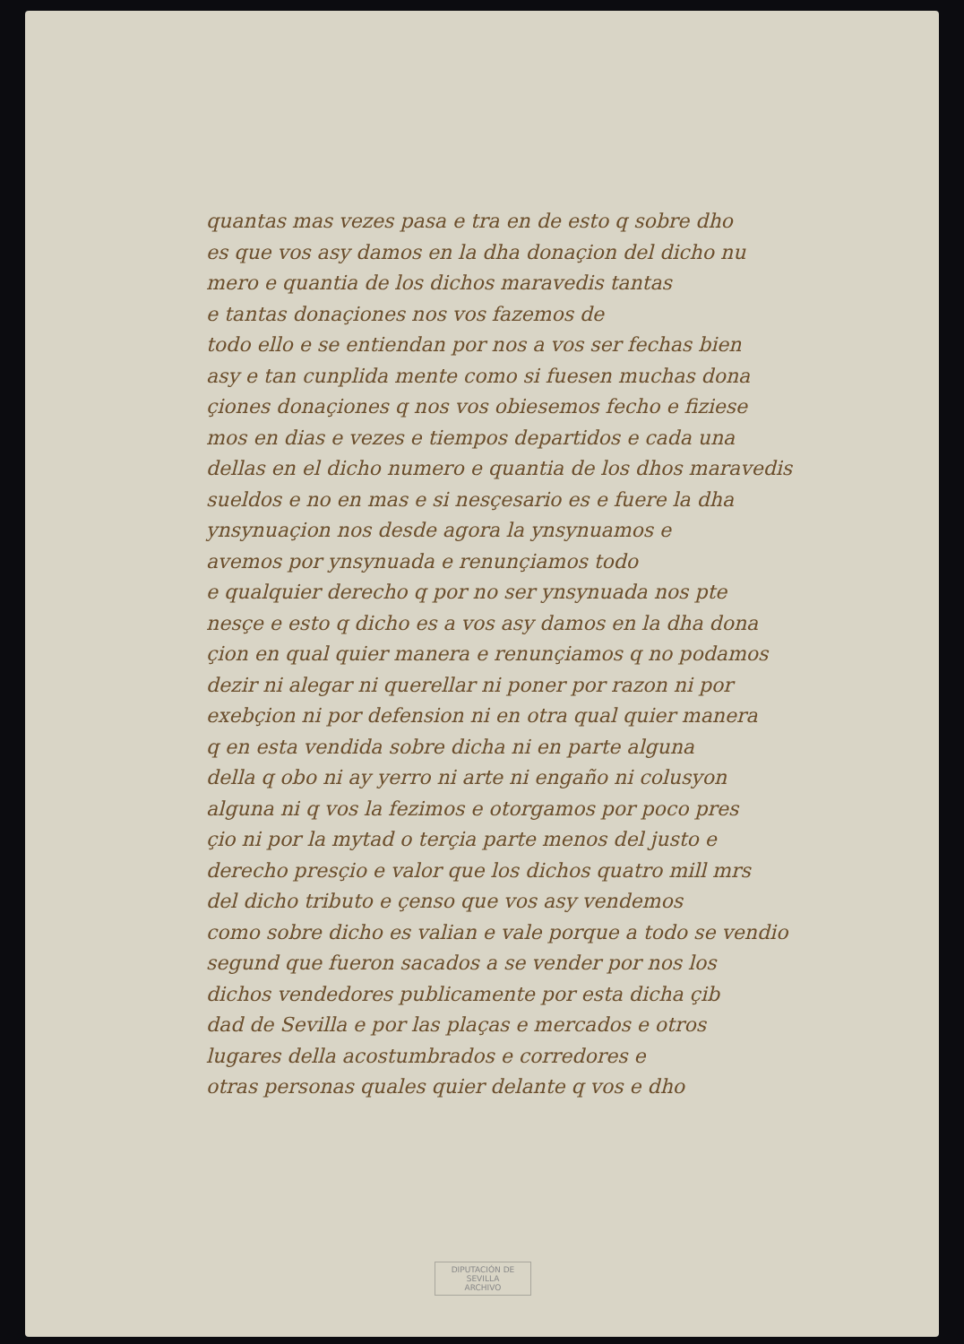quantas mas vezes pasa e tra en de esto q sobre dho
es que vos asy damos en la dha donaçion del dicho nu
mero e quantia de los dichos maravedis tantas
e tantas donaçiones nos vos fazemos de
todo ello e se entiendan por nos a vos ser fechas bien
asy e tan cunplida mente como si fuesen muchas dona
çiones donaçiones q nos vos obiesemos fecho e fiziese
mos en dias e vezes e tiempos departidos e cada una
dellas en el dicho numero e quantia de los dhos maravedis
sueldos e no en mas e si nesçesario es e fuere la dha
ynsynuaçion nos desde agora la ynsynuamos e
avemos por ynsynuada e renunçiamos todo
e qualquier derecho q por no ser ynsynuada nos pte
nesçe e esto q dicho es a vos asy damos en la dha dona
çion en qual quier manera e renunçiamos q no podamos
dezir ni alegar ni querellar ni poner por razon ni por
exebçion ni por defension ni en otra qual quier manera
q en esta vendida sobre dicha ni en parte alguna
della q obo ni ay yerro ni arte ni engaño ni colusyon
alguna ni q vos la fezimos e otorgamos por poco pres
çio ni por la mytad o terçia parte menos del justo e
derecho presçio e valor que los dichos quatro mill mrs
del dicho tributo e çenso que vos asy vendemos
como sobre dicho es valian e vale porque a todo se vendio
segund que fueron sacados a se vender por nos los
dichos vendedores publicamente por esta dicha çib
dad de Sevilla e por las plaças e mercados e otros
lugares della acostumbrados e corredores e
otras personas quales quier delante q vos e dho
DIPUTACIÓN DE SEVILLA
ARCHIVO